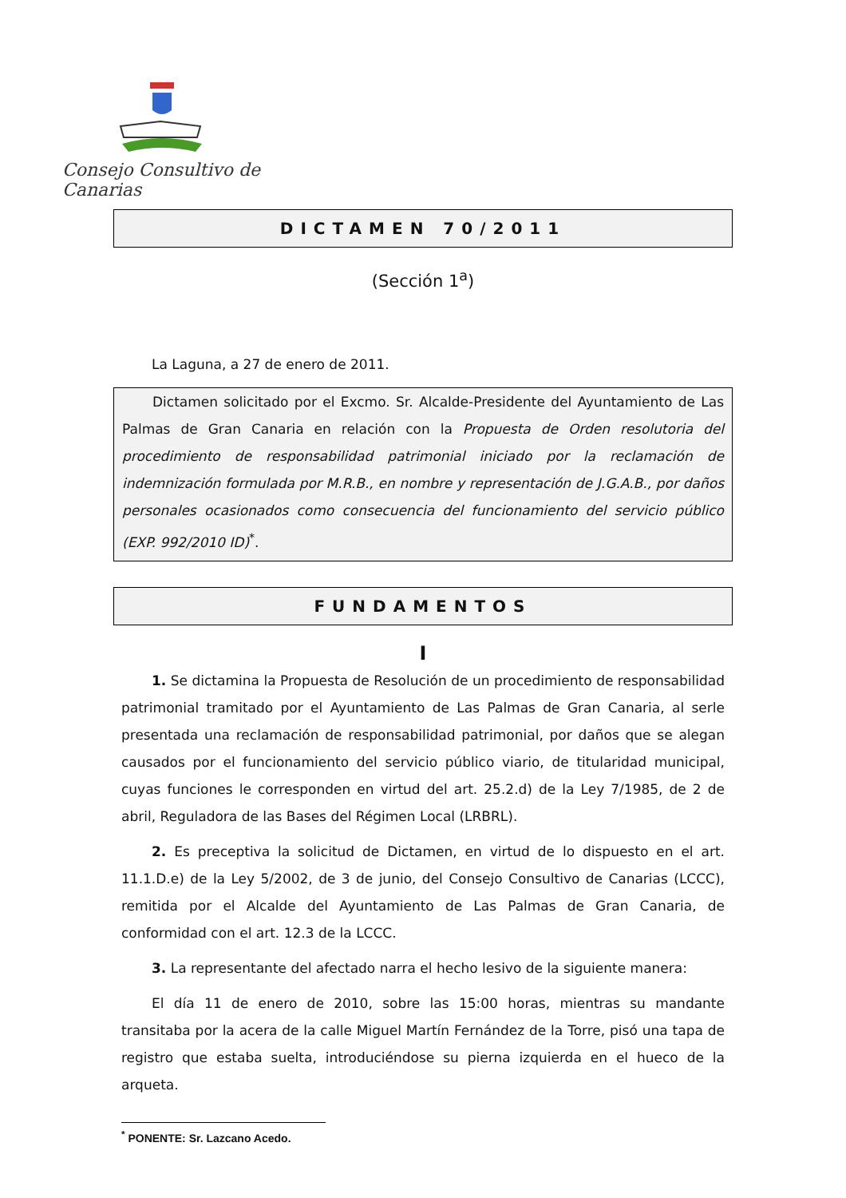Consejo Consultivo de Canarias
DICTAMEN 70/2011
(Sección 1<sup>a</sup>)
La Laguna, a 27 de enero de 2011.
Dictamen solicitado por el Excmo. Sr. Alcalde-Presidente del Ayuntamiento de Las Palmas de Gran Canaria en relación con la Propuesta de Orden resolutoria del procedimiento de responsabilidad patrimonial iniciado por la reclamación de indemnización formulada por M.R.B., en nombre y representación de J.G.A.B., por daños personales ocasionados como consecuencia del funcionamiento del servicio público (EXP. 992/2010 ID)<sup>*</sup>.
FUNDAMENTOS
I
1. Se dictamina la Propuesta de Resolución de un procedimiento de responsabilidad patrimonial tramitado por el Ayuntamiento de Las Palmas de Gran Canaria, al serle presentada una reclamación de responsabilidad patrimonial, por daños que se alegan causados por el funcionamiento del servicio público viario, de titularidad municipal, cuyas funciones le corresponden en virtud del art. 25.2.d) de la Ley 7/1985, de 2 de abril, Reguladora de las Bases del Régimen Local (LRBRL).
2. Es preceptiva la solicitud de Dictamen, en virtud de lo dispuesto en el art. 11.1.D.e) de la Ley 5/2002, de 3 de junio, del Consejo Consultivo de Canarias (LCCC), remitida por el Alcalde del Ayuntamiento de Las Palmas de Gran Canaria, de conformidad con el art. 12.3 de la LCCC.
3. La representante del afectado narra el hecho lesivo de la siguiente manera:
El día 11 de enero de 2010, sobre las 15:00 horas, mientras su mandante transitaba por la acera de la calle Miguel Martín Fernández de la Torre, pisó una tapa de registro que estaba suelta, introduciéndose su pierna izquierda en el hueco de la arqueta.
<sup>*</sup> PONENTE: Sr. Lazcano Acedo.